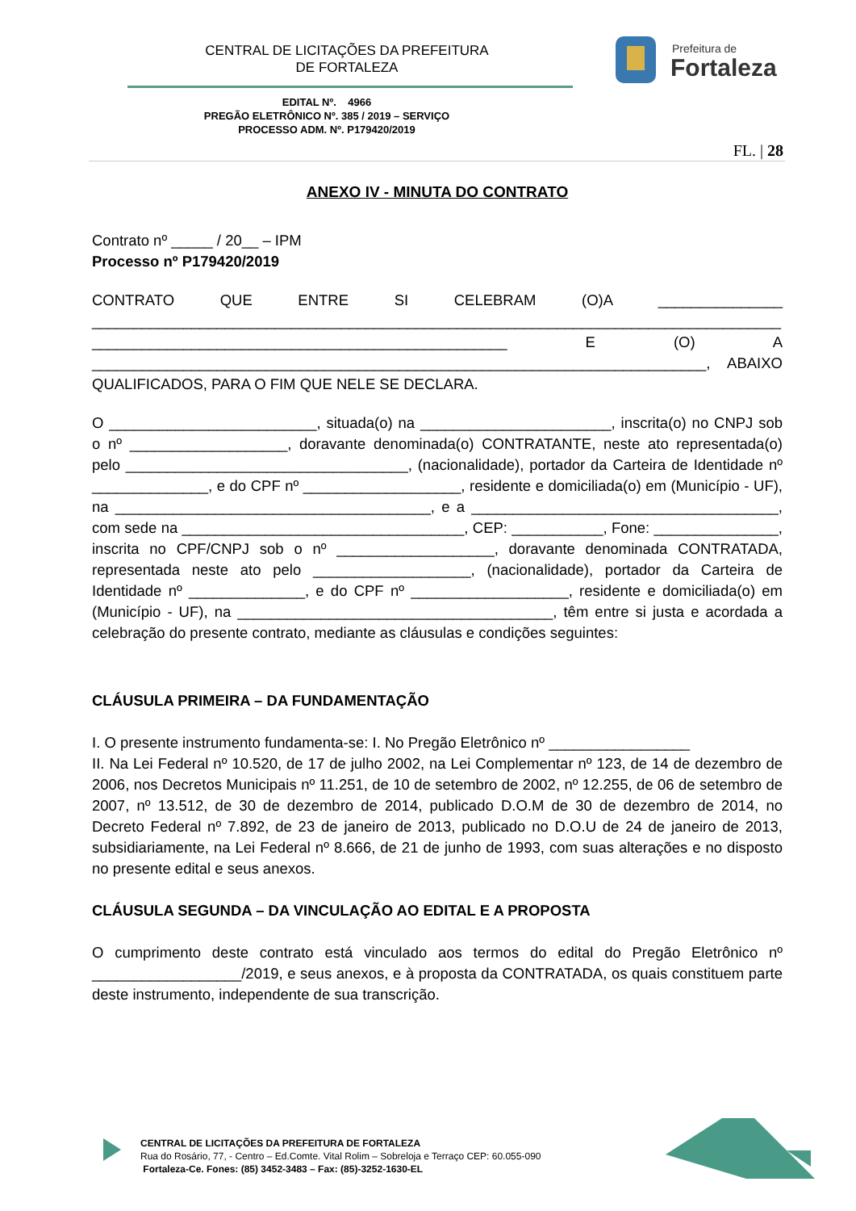CENTRAL DE LICITAÇÕES DA PREFEITURA
DE FORTALEZA
Prefeitura de
Fortaleza
EDITAL Nº. 4966
PREGÃO ELETRÔNICO Nº. 385 / 2019 – SERVIÇO
PROCESSO ADM. Nº. P179420/2019
FL. | 28
ANEXO IV - MINUTA DO CONTRATO
Contrato nº _____ / 20__ – IPM
Processo nº P179420/2019
CONTRATO QUE ENTRE SI CELEBRAM (O)A _______________ ___________________________________________________________________________________ __________________________________________________ E (O) A __________________________________________________________________________, ABAIXO QUALIFICADOS, PARA O FIM QUE NELE SE DECLARA.
O _________________________, situada(o) na _______________________, inscrita(o) no CNPJ sob o nº ___________________, doravante denominada(o) CONTRATANTE, neste ato representada(o) pelo __________________________________, (nacionalidade), portador da Carteira de Identidade nº ______________, e do CPF nº ___________________, residente e domiciliada(o) em (Município - UF), na ______________________________________, e a _____________________________________, com sede na __________________________________, CEP: ___________, Fone: _______________, inscrita no CPF/CNPJ sob o nº ___________________, doravante denominada CONTRATADA, representada neste ato pelo ___________________, (nacionalidade), portador da Carteira de Identidade nº ______________, e do CPF nº ___________________, residente e domiciliada(o) em (Município - UF), na ______________________________________, têm entre si justa e acordada a celebração do presente contrato, mediante as cláusulas e condições seguintes:
CLÁUSULA PRIMEIRA – DA FUNDAMENTAÇÃO
I. O presente instrumento fundamenta-se: I. No Pregão Eletrônico nº _________________
II. Na Lei Federal nº 10.520, de 17 de julho 2002, na Lei Complementar nº 123, de 14 de dezembro de 2006, nos Decretos Municipais nº 11.251, de 10 de setembro de 2002, nº 12.255, de 06 de setembro de 2007, nº 13.512, de 30 de dezembro de 2014, publicado D.O.M de 30 de dezembro de 2014, no Decreto Federal nº 7.892, de 23 de janeiro de 2013, publicado no D.O.U de 24 de janeiro de 2013, subsidiariamente, na Lei Federal nº 8.666, de 21 de junho de 1993, com suas alterações e no disposto no presente edital e seus anexos.
CLÁUSULA SEGUNDA – DA VINCULAÇÃO AO EDITAL E A PROPOSTA
O cumprimento deste contrato está vinculado aos termos do edital do Pregão Eletrônico nº __________________/2019, e seus anexos, e à proposta da CONTRATADA, os quais constituem parte deste instrumento, independente de sua transcrição.
CENTRAL DE LICITAÇÕES DA PREFEITURA DE FORTALEZA
Rua do Rosário, 77, - Centro – Ed.Comte. Vital Rolim – Sobreloja e Terraço CEP: 60.055-090
Fortaleza-Ce. Fones: (85) 3452-3483 – Fax: (85)-3252-1630-EL